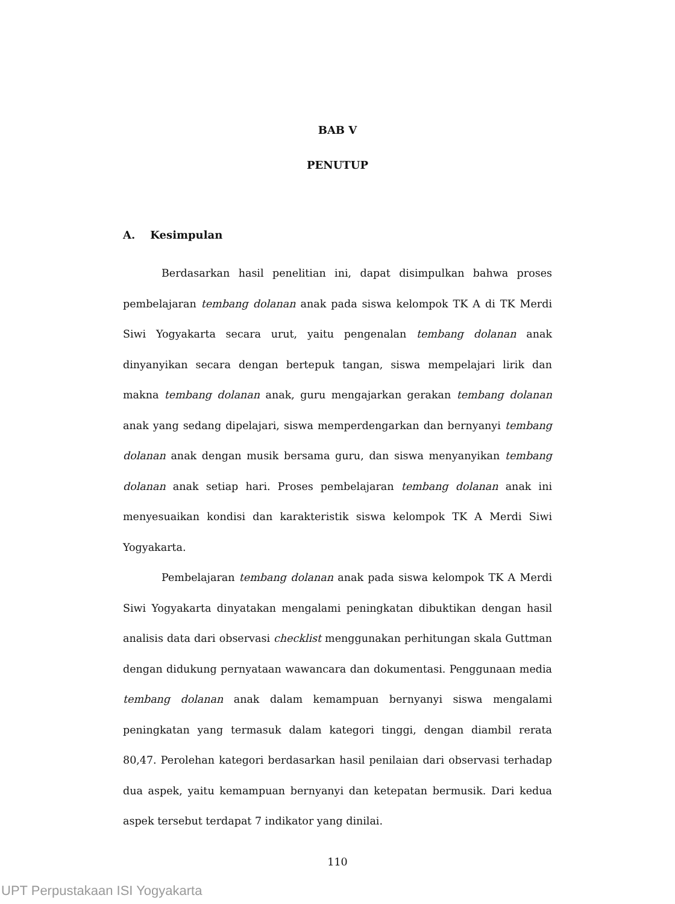BAB V
PENUTUP
A. Kesimpulan
Berdasarkan hasil penelitian ini, dapat disimpulkan bahwa proses pembelajaran tembang dolanan anak pada siswa kelompok TK A di TK Merdi Siwi Yogyakarta secara urut, yaitu pengenalan tembang dolanan anak dinyanyikan secara dengan bertepuk tangan, siswa mempelajari lirik dan makna tembang dolanan anak, guru mengajarkan gerakan tembang dolanan anak yang sedang dipelajari, siswa memperdengarkan dan bernyanyi tembang dolanan anak dengan musik bersama guru, dan siswa menyanyikan tembang dolanan anak setiap hari. Proses pembelajaran tembang dolanan anak ini menyesuaikan kondisi dan karakteristik siswa kelompok TK A Merdi Siwi Yogyakarta.
Pembelajaran tembang dolanan anak pada siswa kelompok TK A Merdi Siwi Yogyakarta dinyatakan mengalami peningkatan dibuktikan dengan hasil analisis data dari observasi checklist menggunakan perhitungan skala Guttman dengan didukung pernyataan wawancara dan dokumentasi. Penggunaan media tembang dolanan anak dalam kemampuan bernyanyi siswa mengalami peningkatan yang termasuk dalam kategori tinggi, dengan diambil rerata 80,47. Perolehan kategori berdasarkan hasil penilaian dari observasi terhadap dua aspek, yaitu kemampuan bernyanyi dan ketepatan bermusik. Dari kedua aspek tersebut terdapat 7 indikator yang dinilai.
110
UPT Perpustakaan ISI Yogyakarta